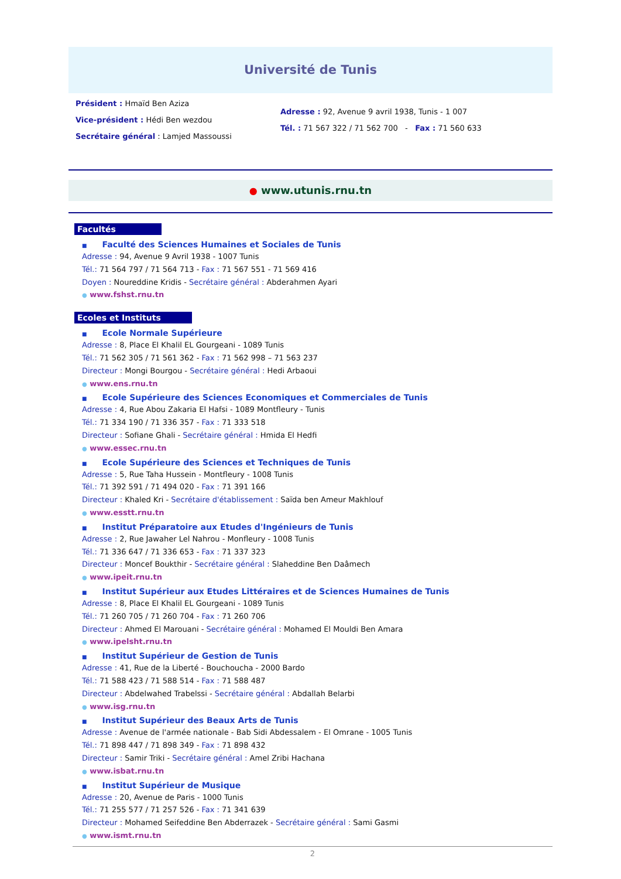Université de Tunis
Président : Hmaïd Ben Aziza
Vice-président : Hédi Ben wezdou
Secrétaire général : Lamjed Massoussi
Adresse : 92, Avenue 9 avril 1938, Tunis - 1 007
Tél. : 71 567 322 / 71 562 700 - Fax : 71 560 633
● www.utunis.rnu.tn
Facultés
■ Faculté des Sciences Humaines et Sociales de Tunis
Adresse : 94, Avenue 9 Avril 1938 - 1007 Tunis
Tél.: 71 564 797 / 71 564 713 - Fax : 71 567 551 - 71 569 416
Doyen : Noureddine Kridis - Secrétaire général : Abderahmen Ayari
● www.fshst.rnu.tn
Ecoles et Instituts
■ Ecole Normale Supérieure
Adresse : 8, Place El Khalil EL Gourgeani - 1089 Tunis
Tél.: 71 562 305 / 71 561 362 - Fax : 71 562 998 – 71 563 237
Directeur : Mongi Bourgou - Secrétaire général : Hedi Arbaoui
● www.ens.rnu.tn
■ Ecole Supérieure des Sciences Economiques et Commerciales de Tunis
Adresse : 4, Rue Abou Zakaria El Hafsi - 1089 Montfleury - Tunis
Tél.: 71 334 190 / 71 336 357 - Fax : 71 333 518
Directeur : Sofiane Ghali - Secrétaire général : Hmida El Hedfi
● www.essec.rnu.tn
■ Ecole Supérieure des Sciences et Techniques de Tunis
Adresse : 5, Rue Taha Hussein - Montfleury - 1008 Tunis
Tél.: 71 392 591 / 71 494 020 - Fax : 71 391 166
Directeur : Khaled Kri - Secrétaire d'établissement : Saïda ben Ameur Makhlouf
● www.esstt.rnu.tn
■ Institut Préparatoire aux Etudes d'Ingénieurs de Tunis
Adresse : 2, Rue Jawaher Lel Nahrou - Monfleury - 1008 Tunis
Tél.: 71 336 647 / 71 336 653 - Fax : 71 337 323
Directeur : Moncef Boukthir - Secrétaire général : Slaheddine Ben Daâmech
● www.ipeit.rnu.tn
■ Institut Supérieur aux Etudes Littéraires et de Sciences Humaines de Tunis
Adresse : 8, Place El Khalil EL Gourgeani - 1089 Tunis
Tél.: 71 260 705 / 71 260 704 - Fax : 71 260 706
Directeur : Ahmed El Marouani - Secrétaire général : Mohamed El Mouldi Ben Amara
● www.ipelsht.rnu.tn
■ Institut Supérieur de Gestion de Tunis
Adresse : 41, Rue de la Liberté - Bouchoucha - 2000 Bardo
Tél.: 71 588 423 / 71 588 514 - Fax : 71 588 487
Directeur : Abdelwahed Trabelssi - Secrétaire général : Abdallah Belarbi
● www.isg.rnu.tn
■ Institut Supérieur des Beaux Arts de Tunis
Adresse : Avenue de l'armée nationale - Bab Sidi Abdessalem - El Omrane - 1005 Tunis
Tél.: 71 898 447 / 71 898 349 - Fax : 71 898 432
Directeur : Samir Triki - Secrétaire général : Amel Zribi Hachana
● www.isbat.rnu.tn
■ Institut Supérieur de Musique
Adresse : 20, Avenue de Paris - 1000 Tunis
Tél.: 71 255 577 / 71 257 526 - Fax : 71 341 639
Directeur : Mohamed Seifeddine Ben Abderrazek - Secrétaire général : Sami Gasmi
● www.ismt.rnu.tn
2